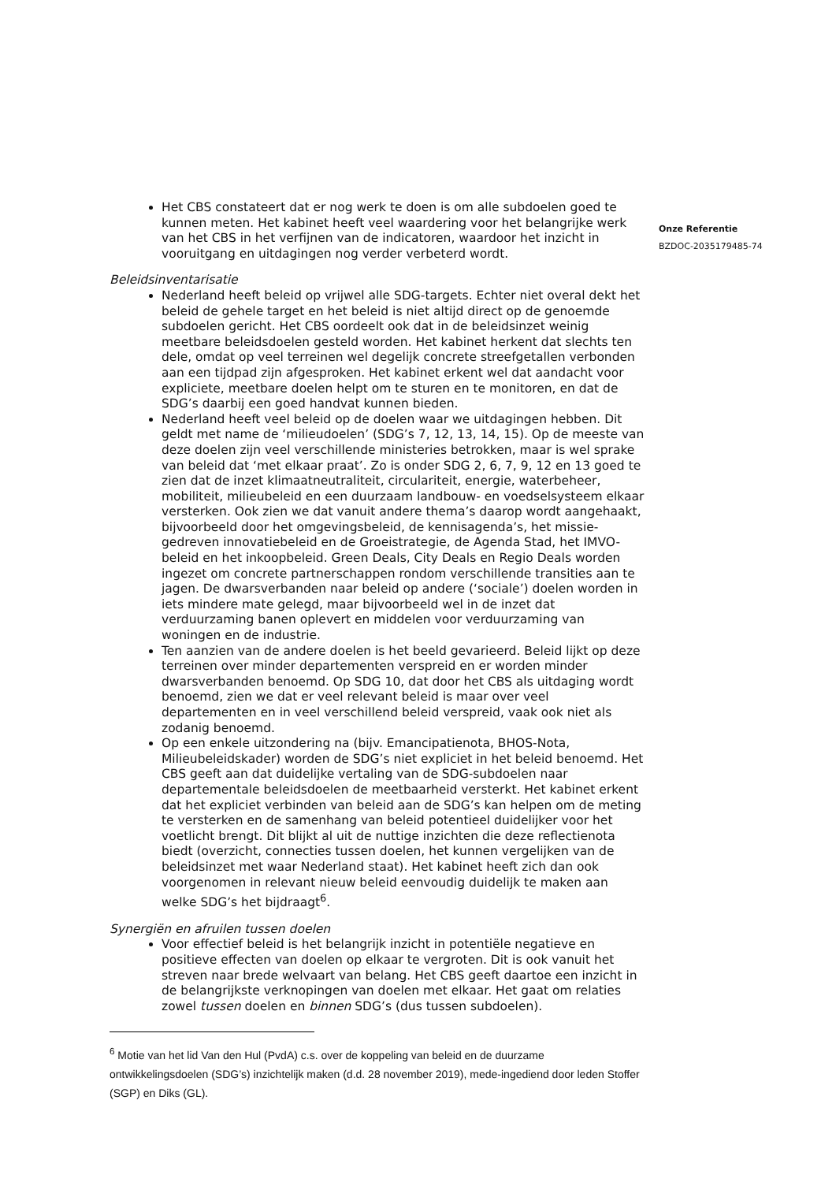Het CBS constateert dat er nog werk te doen is om alle subdoelen goed te kunnen meten. Het kabinet heeft veel waardering voor het belangrijke werk van het CBS in het verfijnen van de indicatoren, waardoor het inzicht in vooruitgang en uitdagingen nog verder verbeterd wordt.
Beleidsinventarisatie
Nederland heeft beleid op vrijwel alle SDG-targets. Echter niet overal dekt het beleid de gehele target en het beleid is niet altijd direct op de genoemde subdoelen gericht. Het CBS oordeelt ook dat in de beleidsinzet weinig meetbare beleidsdoelen gesteld worden. Het kabinet herkent dat slechts ten dele, omdat op veel terreinen wel degelijk concrete streefgetallen verbonden aan een tijdpad zijn afgesproken. Het kabinet erkent wel dat aandacht voor expliciete, meetbare doelen helpt om te sturen en te monitoren, en dat de SDG’s daarbij een goed handvat kunnen bieden.
Nederland heeft veel beleid op de doelen waar we uitdagingen hebben. Dit geldt met name de ‘milieudoelen’ (SDG’s 7, 12, 13, 14, 15). Op de meeste van deze doelen zijn veel verschillende ministeries betrokken, maar is wel sprake van beleid dat ‘met elkaar praat’. Zo is onder SDG 2, 6, 7, 9, 12 en 13 goed te zien dat de inzet klimaatneutraliteit, circulariteit, energie, waterbeheer, mobiliteit, milieubeleid en een duurzaam landbouw- en voedselsysteem elkaar versterken. Ook zien we dat vanuit andere thema’s daarop wordt aangehaakt, bijvoorbeeld door het omgevingsbeleid, de kennisagenda’s, het missie-gedreven innovatiebeleid en de Groeistrategie, de Agenda Stad, het IMVO-beleid en het inkoopbeleid. Green Deals, City Deals en Regio Deals worden ingezet om concrete partnerschappen rondom verschillende transities aan te jagen. De dwarsverbanden naar beleid op andere (‘sociale’) doelen worden in iets mindere mate gelegd, maar bijvoorbeeld wel in de inzet dat verduurzaming banen oplevert en middelen voor verduurzaming van woningen en de industrie.
Ten aanzien van de andere doelen is het beeld gevarieerd. Beleid lijkt op deze terreinen over minder departementen verspreid en er worden minder dwarsverbanden benoemd. Op SDG 10, dat door het CBS als uitdaging wordt benoemd, zien we dat er veel relevant beleid is maar over veel departementen en in veel verschillend beleid verspreid, vaak ook niet als zodanig benoemd.
Op een enkele uitzondering na (bijv. Emancipatienota, BHOS-Nota, Milieubeleidskader) worden de SDG’s niet expliciet in het beleid benoemd. Het CBS geeft aan dat duidelijke vertaling van de SDG-subdoelen naar departementale beleidsdoelen de meetbaarheid versterkt. Het kabinet erkent dat het expliciet verbinden van beleid aan de SDG’s kan helpen om de meting te versterken en de samenhang van beleid potentieel duidelijker voor het voetlicht brengt. Dit blijkt al uit de nuttige inzichten die deze reflectienota biedt (overzicht, connecties tussen doelen, het kunnen vergelijken van de beleidsinzet met waar Nederland staat). Het kabinet heeft zich dan ook voorgenomen in relevant nieuw beleid eenvoudig duidelijk te maken aan welke SDG’s het bijdraagt<sup>6</sup>.
Synergiën en afruilen tussen doelen
Voor effectief beleid is het belangrijk inzicht in potentiële negatieve en positieve effecten van doelen op elkaar te vergroten. Dit is ook vanuit het streven naar brede welvaart van belang. Het CBS geeft daartoe een inzicht in de belangrijkste verknopingen van doelen met elkaar. Het gaat om relaties zowel tussen doelen en binnen SDG’s (dus tussen subdoelen).
<sup>6</sup> Motie van het lid Van den Hul (PvdA) c.s. over de koppeling van beleid en de duurzame ontwikkelingsdoelen (SDG’s) inzichtelijk maken (d.d. 28 november 2019), mede-ingediend door leden Stoffer (SGP) en Diks (GL).
Onze Referentie
BZDOC-2035179485-74